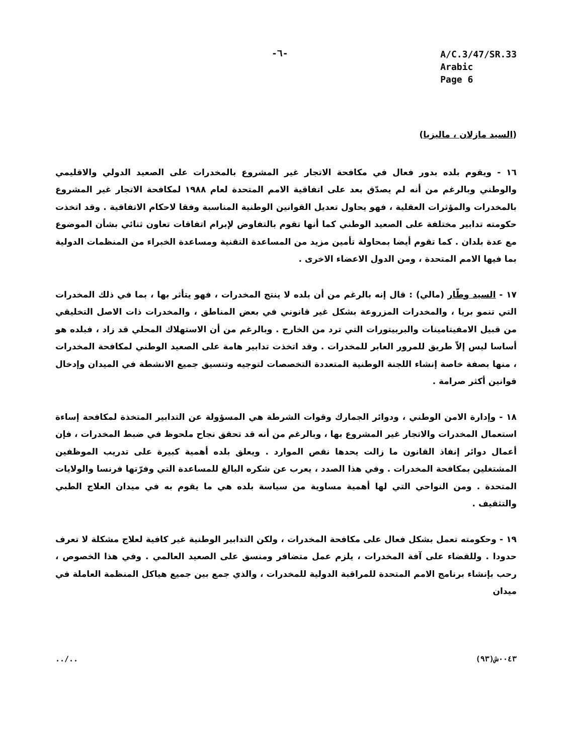-٦-
A/C.3/47/SR.33
Arabic
Page 6
(السيد مازلان ، ماليزيا)
١٦ - ويقوم بلده بدور فعال في مكافحة الاتجار غير المشروع بالمخدرات على الصعيد الدولي والاقليمي والوطني وبالرغم من أنه لم يصدّق بعد على اتفاقية الامم المتحدة لعام ١٩٨٨ لمكافحة الاتجار غير المشروع بالمخدرات والمؤثرات العقلية ، فهو يحاول تعديل القوانين الوطنية المناسبة وفقا لاحكام الاتفاقية . وقد اتخذت حكومته تدابير مختلفة على الصعيد الوطني كما أنها تقوم بالتفاوض لإبرام اتفاقات تعاون ثنائي بشأن الموضوع مع عدة بلدان . كما تقوم أيضا بمحاولة تأمين مزيد من المساعدة التقنية ومساعدة الخبراء من المنظمات الدولية بما فيها الامم المتحدة ، ومن الدول الاعضاء الاخرى .
١٧ - السيد وطّار (مالي) : قال إنه بالرغم من أن بلده لا ينتج المخدرات ، فهو يتأثر بها ، بما في ذلك المخدرات التي تنمو بريا ، والمخدرات المزروعة بشكل غير قانوني في بعض المناطق ، والمخدرات ذات الاصل التخليقي من قبيل الامفيتامينات والبربيتورات التي ترد من الخارج . وبالرغم من أن الاستهلاك المحلي قد زاد ، فبلده هو أساسا ليس إلاّ طريق للمرور العابر للمخدرات . وقد اتخذت تدابير هامة على الصعيد الوطني لمكافحة المخدرات ، منها بصفة خاصة إنشاء اللجنة الوطنية المتعددة التخصصات لتوجيه وتنسيق جميع الانشطة في الميدان وإدخال قوانين أكثر صرامة .
١٨ - وإدارة الامن الوطني ، ودوائر الجمارك وقوات الشرطة هي المسؤولة عن التدابير المتخذة لمكافحة إساءة استعمال المخدرات والاتجار غير المشروع بها ، وبالرغم من أنه قد تحقق نجاح ملحوظ في ضبط المخدرات ، فإن أعمال دوائر إنفاذ القانون ما زالت يحدها نقص الموارد . ويعلق بلده أهمية كبيرة على تدريب الموظفين المشتغلين بمكافحة المخدرات . وفي هذا الصدد ، يعرب عن شكره البالغ للمساعدة التي وفرّتها فرنسا والولايات المتحدة . ومن النواحي التي لها أهمية مساوية من سياسة بلده هي ما يقوم به في ميدان العلاج الطبي والتثقيف .
١٩ - وحكومته تعمل بشكل فعال على مكافحة المخدرات ، ولكن التدابير الوطنية غير كافية لعلاج مشكلة لا تعرف حدودا . وللقضاء على آفة المخدرات ، يلزم عمل متضافر ومنسق على الصعيد العالمي . وفي هذا الخصوص ، رحب بإنشاء برنامج الامم المتحدة للمراقبة الدولية للمخدرات ، والذي جمع بين جميع هياكل المنظمة العاملة في ميدان
../.. ٠٠٤٣ش(٩٣)